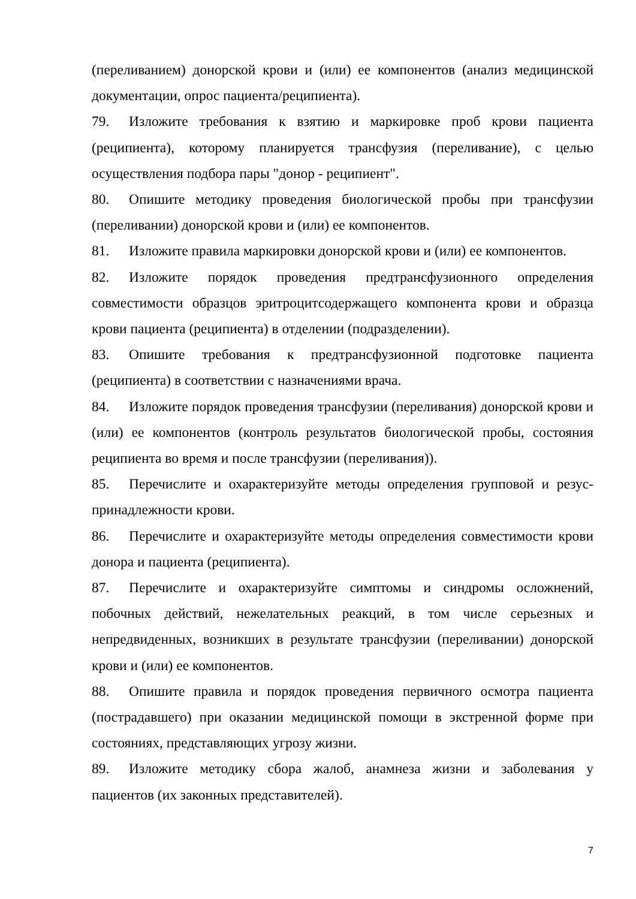(переливанием) донорской крови и (или) ее компонентов (анализ медицинской документации, опрос пациента/реципиента).
79. Изложите требования к взятию и маркировке проб крови пациента (реципиента), которому планируется трансфузия (переливание), с целью осуществления подбора пары "донор - реципиент".
80. Опишите методику проведения биологической пробы при трансфузии (переливании) донорской крови и (или) ее компонентов.
81. Изложите правила маркировки донорской крови и (или) ее компонентов.
82. Изложите порядок проведения предтрансфузионного определения совместимости образцов эритроцитсодержащего компонента крови и образца крови пациента (реципиента) в отделении (подразделении).
83. Опишите требования к предтрансфузионной подготовке пациента (реципиента) в соответствии с назначениями врача.
84. Изложите порядок проведения трансфузии (переливания) донорской крови и (или) ее компонентов (контроль результатов биологической пробы, состояния реципиента во время и после трансфузии (переливания)).
85. Перечислите и охарактеризуйте методы определения групповой и резус-принадлежности крови.
86. Перечислите и охарактеризуйте методы определения совместимости крови донора и пациента (реципиента).
87. Перечислите и охарактеризуйте симптомы и синдромы осложнений, побочных действий, нежелательных реакций, в том числе серьезных и непредвиденных, возникших в результате трансфузии (переливании) донорской крови и (или) ее компонентов.
88. Опишите правила и порядок проведения первичного осмотра пациента (пострадавшего) при оказании медицинской помощи в экстренной форме при состояниях, представляющих угрозу жизни.
89. Изложите методику сбора жалоб, анамнеза жизни и заболевания у пациентов (их законных представителей).
7